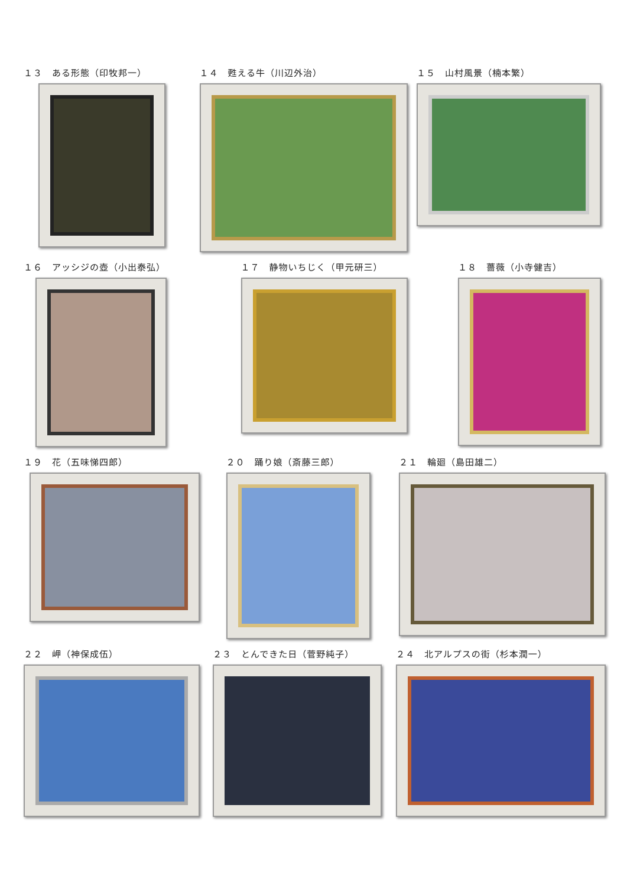１３　ある形態（印牧邦一） １４　甦える牛（川辺外治） １５　山村風景（楠本繁）
１６　アッシジの壺（小出泰弘） １７　静物いちじく（甲元研三） １８　薔薇（小寺健吉）
１９　花（五味悌四郎） ２０　踊り娘（斎藤三郎） ２１　輪廻（島田雄二）
２２　岬（神保成伍） ２３　とんできた日（菅野純子） ２４　北アルプスの街（杉本潤一）